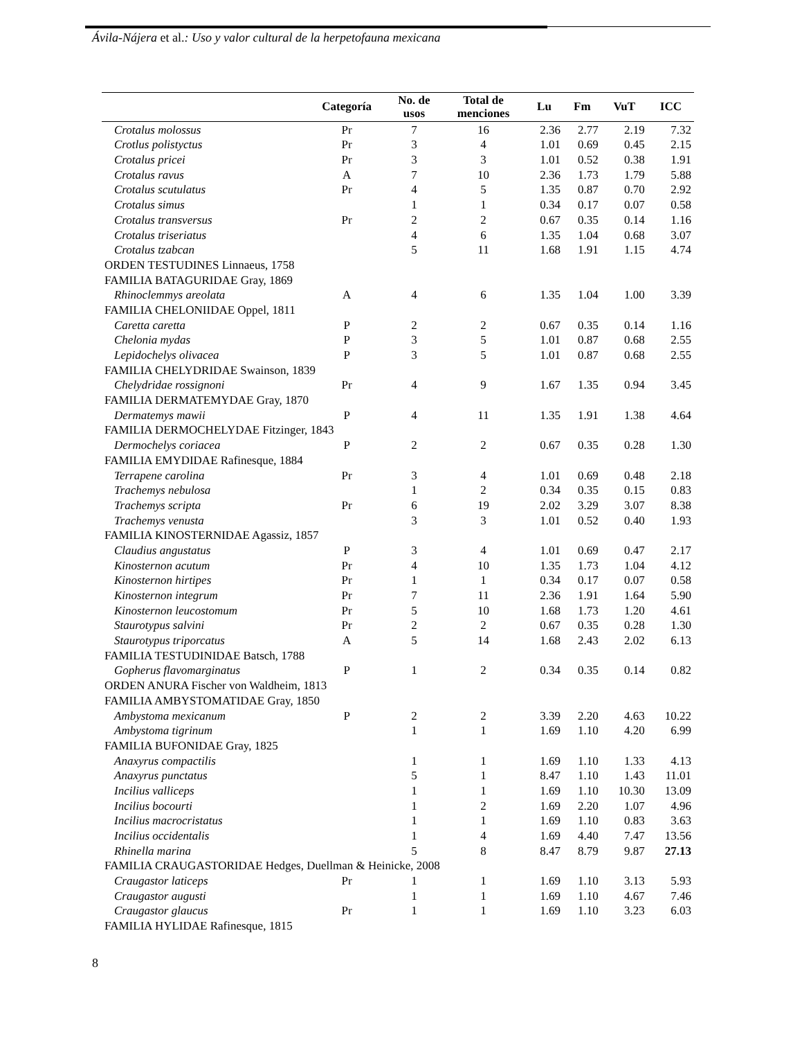Ávila-Nájera et al.: Uso y valor cultural de la herpetofauna mexicana
| | Categoría | No. de usos | Total de menciones | Lu | Fm | VuT | ICC |
| --- | --- | --- | --- | --- | --- | --- | --- |
| Crotalus molossus | Pr | 7 | 16 | 2.36 | 2.77 | 2.19 | 7.32 |
| Crotlus polistyctus | Pr | 3 | 4 | 1.01 | 0.69 | 0.45 | 2.15 |
| Crotalus pricei | Pr | 3 | 3 | 1.01 | 0.52 | 0.38 | 1.91 |
| Crotalus ravus | A | 7 | 10 | 2.36 | 1.73 | 1.79 | 5.88 |
| Crotalus scutulatus | Pr | 4 | 5 | 1.35 | 0.87 | 0.70 | 2.92 |
| Crotalus simus | | 1 | 1 | 0.34 | 0.17 | 0.07 | 0.58 |
| Crotalus transversus | Pr | 2 | 2 | 0.67 | 0.35 | 0.14 | 1.16 |
| Crotalus triseriatus | | 4 | 6 | 1.35 | 1.04 | 0.68 | 3.07 |
| Crotalus tzabcan | | 5 | 11 | 1.68 | 1.91 | 1.15 | 4.74 |
| ORDEN TESTUDINES Linnaeus, 1758 | | | | | | | |
| FAMILIA BATAGURIDAE Gray, 1869 | | | | | | | |
| Rhinoclemmys areolata | A | 4 | 6 | 1.35 | 1.04 | 1.00 | 3.39 |
| FAMILIA CHELONIIDAE Oppel, 1811 | | | | | | | |
| Caretta caretta | P | 2 | 2 | 0.67 | 0.35 | 0.14 | 1.16 |
| Chelonia mydas | P | 3 | 5 | 1.01 | 0.87 | 0.68 | 2.55 |
| Lepidochelys olivacea | P | 3 | 5 | 1.01 | 0.87 | 0.68 | 2.55 |
| FAMILIA CHELYDRIDAE Swainson, 1839 | | | | | | | |
| Chelydridae rossignoni | Pr | 4 | 9 | 1.67 | 1.35 | 0.94 | 3.45 |
| FAMILIA DERMATEMYDAE Gray, 1870 | | | | | | | |
| Dermatemys mawii | P | 4 | 11 | 1.35 | 1.91 | 1.38 | 4.64 |
| FAMILIA DERMOCHELYDAE Fitzinger, 1843 | | | | | | | |
| Dermochelys coriacea | P | 2 | 2 | 0.67 | 0.35 | 0.28 | 1.30 |
| FAMILIA EMYDIDAE Rafinesque, 1884 | | | | | | | |
| Terrapene carolina | Pr | 3 | 4 | 1.01 | 0.69 | 0.48 | 2.18 |
| Trachemys nebulosa | | 1 | 2 | 0.34 | 0.35 | 0.15 | 0.83 |
| Trachemys scripta | Pr | 6 | 19 | 2.02 | 3.29 | 3.07 | 8.38 |
| Trachemys venusta | | 3 | 3 | 1.01 | 0.52 | 0.40 | 1.93 |
| FAMILIA KINOSTERNIDAE Agassiz, 1857 | | | | | | | |
| Claudius angustatus | P | 3 | 4 | 1.01 | 0.69 | 0.47 | 2.17 |
| Kinosternon acutum | Pr | 4 | 10 | 1.35 | 1.73 | 1.04 | 4.12 |
| Kinosternon hirtipes | Pr | 1 | 1 | 0.34 | 0.17 | 0.07 | 0.58 |
| Kinosternon integrum | Pr | 7 | 11 | 2.36 | 1.91 | 1.64 | 5.90 |
| Kinosternon leucostomum | Pr | 5 | 10 | 1.68 | 1.73 | 1.20 | 4.61 |
| Staurotypus salvini | Pr | 2 | 2 | 0.67 | 0.35 | 0.28 | 1.30 |
| Staurotypus triporcatus | A | 5 | 14 | 1.68 | 2.43 | 2.02 | 6.13 |
| FAMILIA TESTUDINIDAE Batsch, 1788 | | | | | | | |
| Gopherus flavomarginatus | P | 1 | 2 | 0.34 | 0.35 | 0.14 | 0.82 |
| ORDEN ANURA Fischer von Waldheim, 1813 | | | | | | | |
| FAMILIA AMBYSTOMATIDAE Gray, 1850 | | | | | | | |
| Ambystoma mexicanum | P | 2 | 2 | 3.39 | 2.20 | 4.63 | 10.22 |
| Ambystoma tigrinum | | 1 | 1 | 1.69 | 1.10 | 4.20 | 6.99 |
| FAMILIA BUFONIDAE Gray, 1825 | | | | | | | |
| Anaxyrus compactilis | | 1 | 1 | 1.69 | 1.10 | 1.33 | 4.13 |
| Anaxyrus punctatus | | 5 | 1 | 8.47 | 1.10 | 1.43 | 11.01 |
| Incilius valliceps | | 1 | 1 | 1.69 | 1.10 | 10.30 | 13.09 |
| Incilius bocourti | | 1 | 2 | 1.69 | 2.20 | 1.07 | 4.96 |
| Incilius macrocristatus | | 1 | 1 | 1.69 | 1.10 | 0.83 | 3.63 |
| Incilius occidentalis | | 1 | 4 | 1.69 | 4.40 | 7.47 | 13.56 |
| Rhinella marina | | 5 | 8 | 8.47 | 8.79 | 9.87 | 27.13 |
| FAMILIA CRAUGASTORIDAE Hedges, Duellman & Heinicke, 2008 | | | | | | | |
| Craugastor laticeps | Pr | 1 | 1 | 1.69 | 1.10 | 3.13 | 5.93 |
| Craugastor augusti | | 1 | 1 | 1.69 | 1.10 | 4.67 | 7.46 |
| Craugastor glaucus | Pr | 1 | 1 | 1.69 | 1.10 | 3.23 | 6.03 |
| FAMILIA HYLIDAE Rafinesque, 1815 | | | | | | | |
8